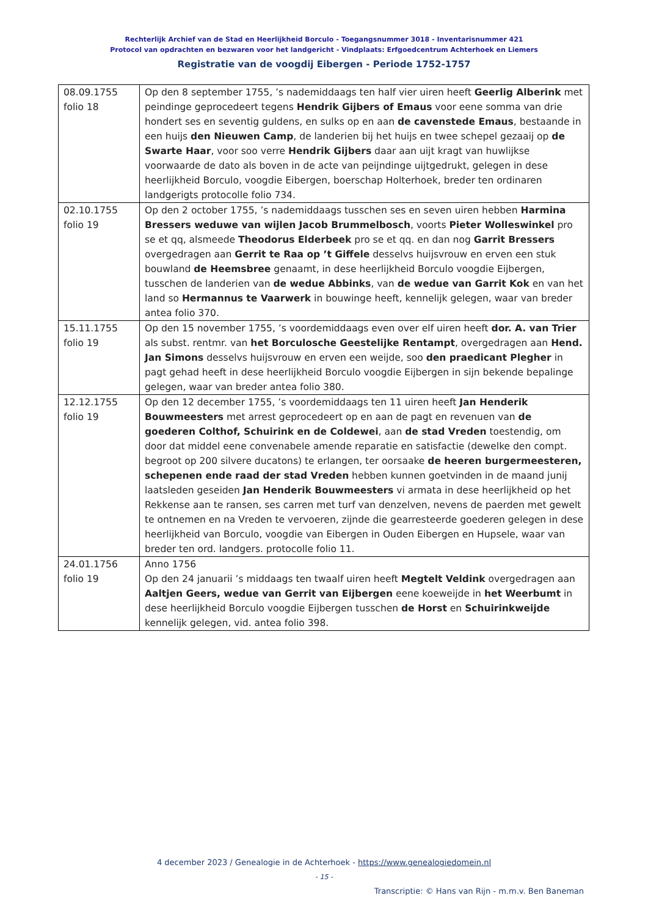Rechterlijk Archief van de Stad en Heerlijkheid Borculo - Toegangsnummer 3018 - Inventarisnummer 421
Protocol van opdrachten en bezwaren voor het landgericht - Vindplaats: Erfgoedcentrum Achterhoek en Liemers
Registratie van de voogdij Eibergen - Periode 1752-1757
| 08.09.1755 folio 18 | Op den 8 september 1755, ’s nademiddaags ten half vier uiren heeft Geerlig Alberink met peindinge geprocedeert tegens Hendrik Gijbers of Emaus voor eene somma van drie hondert ses en seventig guldens, en sulks op en aan de cavenstede Emaus , bestaande in een huijs den Nieuwen Camp , de landerien bij het huijs en twee schepel gezaaij op de Swarte Haar , voor soo verre Hendrik Gijbers daar aan uijt kragt van huwlijkse voorwaarde de dato als boven in de acte van peijndinge uijtgedrukt, gelegen in dese heerlijkheid Borculo, voogdie Eibergen, boerschap Holterhoek, breder ten ordinaren landgerigts protocolle folio 734. |
| 02.10.1755 folio 19 | Op den 2 october 1755, ’s nademiddaags tusschen ses en seven uiren hebben Harmina Bressers weduwe van wijlen Jacob Brummelbosch , voorts Pieter Wolleswinkel pro se et qq, alsmeede Theodorus Elderbeek pro se et qq. en dan nog Garrit Bressers overgedragen aan Gerrit te Raa op ’t Giffele desselvs huijsvrouw en erven een stuk bouwland de Heemsbree genaamt, in dese heerlijkheid Borculo voogdie Eijbergen, tusschen de landerien van de wedue Abbinks , van de wedue van Garrit Kok en van het land so Hermannus te Vaarwerk in bouwinge heeft, kennelijk gelegen, waar van breder antea folio 370. |
| 15.11.1755 folio 19 | Op den 15 november 1755, ’s voordemiddaags even over elf uiren heeft dor. A. van Trier als subst. rentmr. van het Borculosche Geestelijke Rentampt , overgedragen aan Hend. Jan Simons desselvs huijsvrouw en erven een weijde, soo den praedicant Plegher in pagt gehad heeft in dese heerlijkheid Borculo voogdie Eijbergen in sijn bekende bepalinge gelegen, waar van breder antea folio 380. |
| 12.12.1755 folio 19 | Op den 12 december 1755, ’s voordemiddaags ten 11 uiren heeft Jan Henderik Bouwmeesters met arrest geprocedeert op en aan de pagt en revenuen van de goederen Colthof, Schuirink en de Coldewei , aan de stad Vreden toestendig, om door dat middel eene convenabele amende reparatie en satisfactie (dewelke den compt. begroot op 200 silvere ducatons) te erlangen, ter oorsaake de heeren burgermeesteren, schepenen ende raad der stad Vreden hebben kunnen goetvinden in de maand junij laatsleden geseiden Jan Henderik Bouwmeesters vi armata in dese heerlijkheid op het Rekkense aan te ransen, ses carren met turf van denzelven, nevens de paerden met gewelt te ontnemen en na Vreden te vervoeren, zijnde die gearresteerde goederen gelegen in dese heerlijkheid van Borculo, voogdie van Eibergen in Ouden Eibergen en Hupsele, waar van breder ten ord. landgers. protocolle folio 11. |
| 24.01.1756 folio 19 | Anno 1756 Op den 24 januarii ’s middaags ten twaalf uiren heeft Megtelt Veldink overgedragen aan Aaltjen Geers, wedue van Gerrit van Eijbergen eene koeweijde in het Weerbumt in dese heerlijkheid Borculo voogdie Eijbergen tusschen de Horst en Schuirinkweijde kennelijk gelegen, vid. antea folio 398. |
4 december 2023 / Genealogie in de Achterhoek - https://www.genealogiedomein.nl
- 15 -
Transcriptie: © Hans van Rijn - m.m.v. Ben Baneman